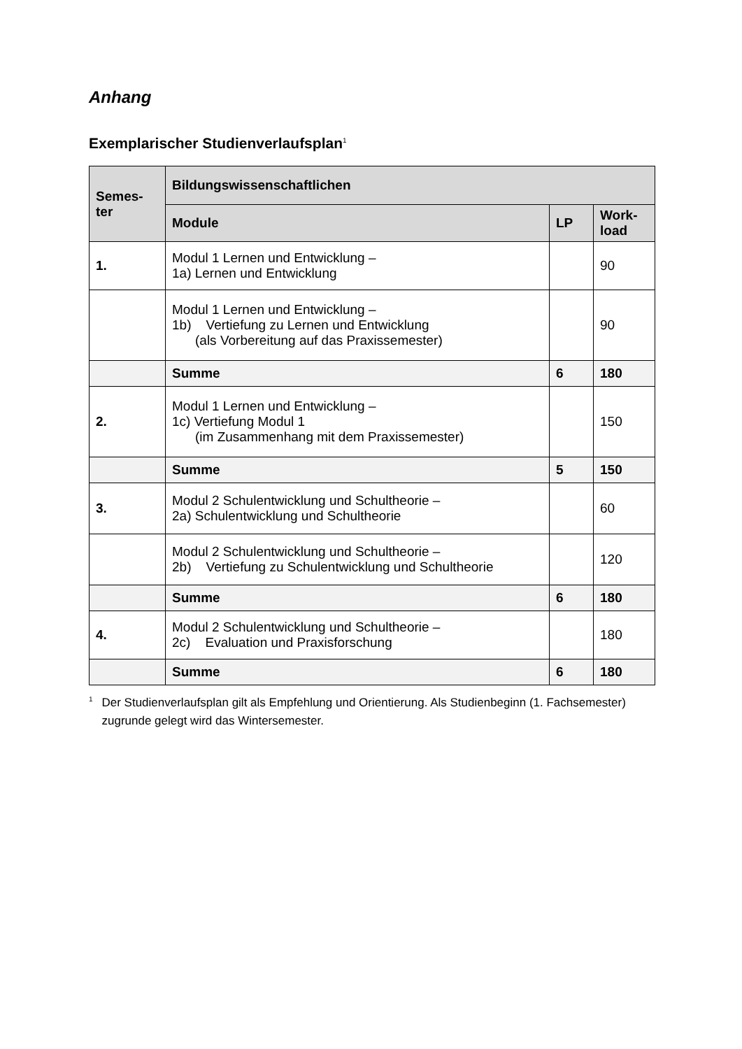Anhang
Exemplarischer Studienverlaufsplan<sup>1</sup>
| Semes- ter | Bildungswissenschaftlichen | | |
| --- | --- | --- | --- |
| | Module | LP | Work- load |
| 1. | Modul 1 Lernen und Entwicklung – 1a) Lernen und Entwicklung | | 90 |
| | Modul 1 Lernen und Entwicklung – 1b) Vertiefung zu Lernen und Entwicklung (als Vorbereitung auf das Praxissemester) | | 90 |
| | Summe | 6 | 180 |
| 2. | Modul 1 Lernen und Entwicklung – 1c) Vertiefung Modul 1 (im Zusammenhang mit dem Praxissemester) | | 150 |
| | Summe | 5 | 150 |
| 3. | Modul 2 Schulentwicklung und Schultheorie – 2a) Schulentwicklung und Schultheorie | | 60 |
| | Modul 2 Schulentwicklung und Schultheorie – 2b) Vertiefung zu Schulentwicklung und Schultheorie | | 120 |
| | Summe | 6 | 180 |
| 4. | Modul 2 Schulentwicklung und Schultheorie – 2c) Evaluation und Praxisforschung | | 180 |
| | Summe | 6 | 180 |
<sup>1</sup> Der Studienverlaufsplan gilt als Empfehlung und Orientierung. Als Studienbeginn (1. Fachsemester) zugrunde gelegt wird das Wintersemester.